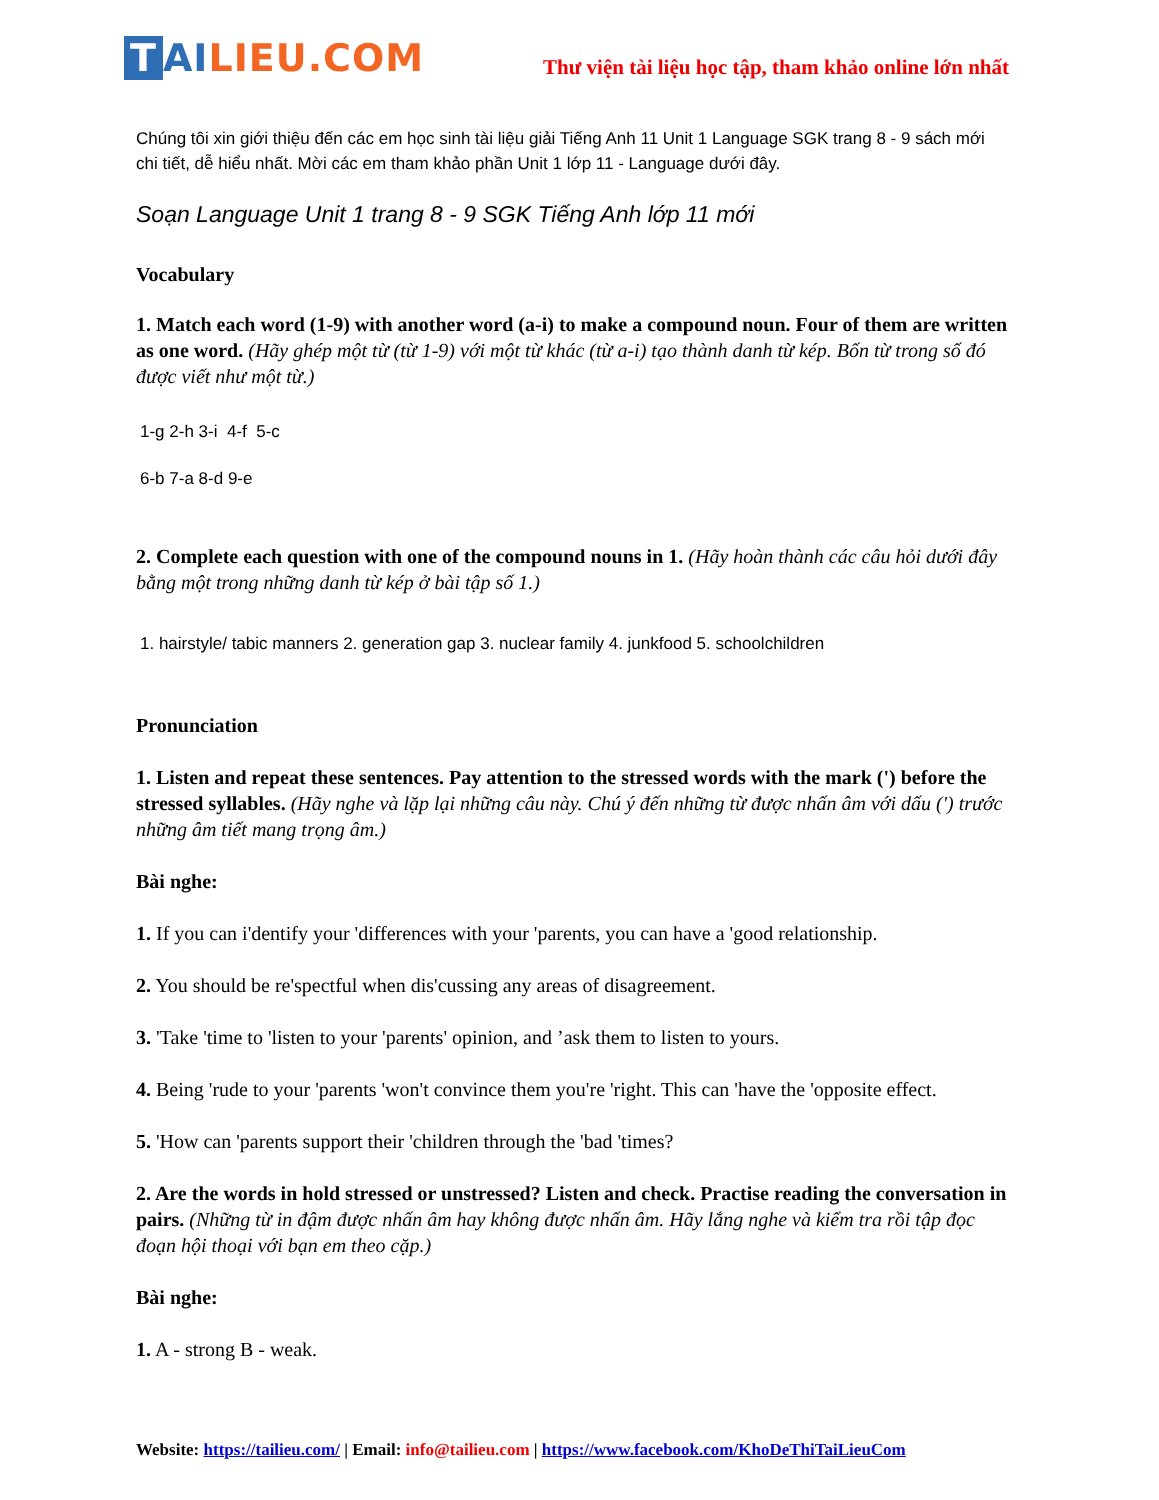T AILIEU.COM
Thư viện tài liệu học tập, tham khảo online lớn nhất
Chúng tôi xin giới thiệu đến các em học sinh tài liệu giải Tiếng Anh 11 Unit 1 Language SGK trang 8 - 9 sách mới chi tiết, dễ hiểu nhất. Mời các em tham khảo phần Unit 1 lớp 11 - Language dưới đây.
Soạn Language Unit 1 trang 8 - 9 SGK Tiếng Anh lớp 11 mới
Vocabulary
1. Match each word (1-9) with another word (a-i) to make a compound noun. Four of them are written as one word. (Hãy ghép một từ (từ 1-9) với một từ khác (từ a-i) tạo thành danh từ kép. Bốn từ trong số đó được viết như một từ.)
1-g 2-h 3-i 4-f 5-c
6-b 7-a 8-d 9-e
2. Complete each question with one of the compound nouns in 1. (Hãy hoàn thành các câu hỏi dưới đây bằng một trong những danh từ kép ở bài tập số 1.)
1. hairstyle/ tabic manners 2. generation gap 3. nuclear family 4. junkfood 5. schoolchildren
Pronunciation
1. Listen and repeat these sentences. Pay attention to the stressed words with the mark (') before the stressed syllables. (Hãy nghe và lặp lại những câu này. Chú ý đến những từ được nhấn âm với dấu (') trước những âm tiết mang trọng âm.)
Bài nghe:
1. If you can i'dentify your 'differences with your 'parents, you can have a 'good relationship.
2. You should be re'spectful when dis'cussing any areas of disagreement.
3. 'Take 'time to 'listen to your 'parents' opinion, and ’ask them to listen to yours.
4. Being 'rude to your 'parents 'won't convince them you're 'right. This can 'have the 'opposite effect.
5. 'How can 'parents support their 'children through the 'bad 'times?
2. Are the words in hold stressed or unstressed? Listen and check. Practise reading the conversation in pairs. (Những từ in đậm được nhấn âm hay không được nhấn âm. Hãy lắng nghe và kiểm tra rồi tập đọc đoạn hội thoại với bạn em theo cặp.)
Bài nghe:
1. A - strong B - weak.
Website: https://tailieu.com/ | Email: info@tailieu.com | https://www.facebook.com/KhoDeThiTaiLieuCom